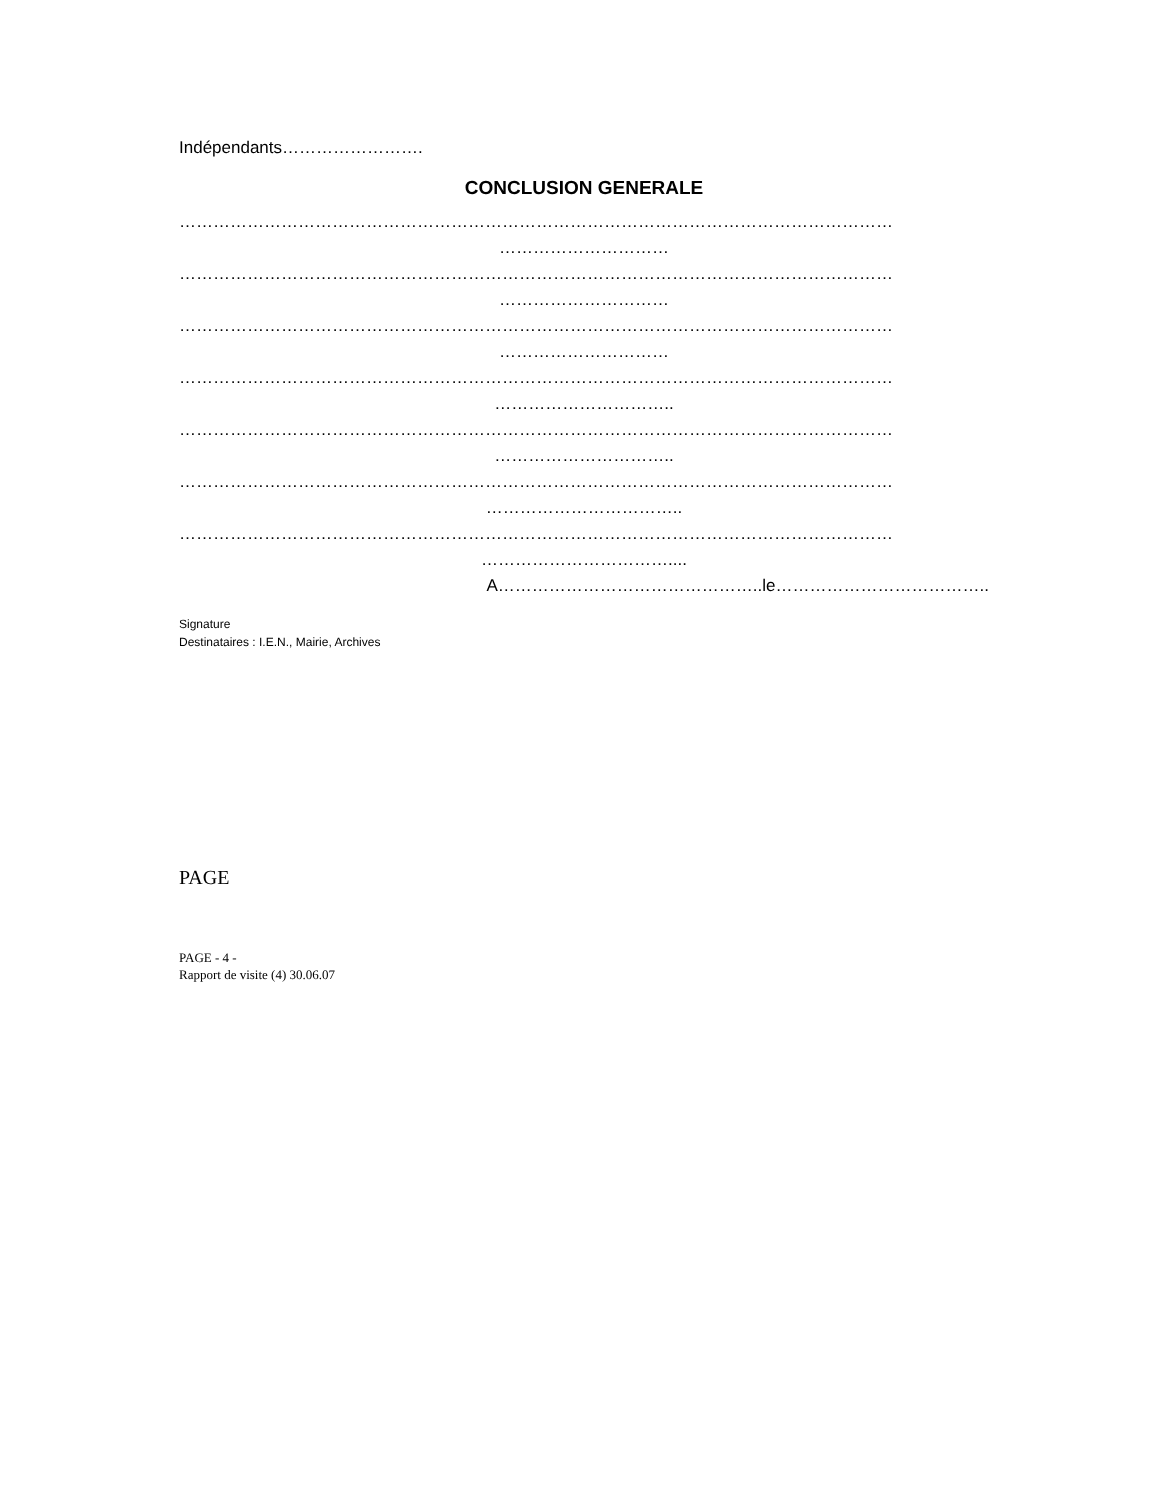Indépendants…………………….
CONCLUSION GENERALE
………………………………………………………………………………………………………………
…………………………
………………………………………………………………………………………………………………
…………………………
………………………………………………………………………………………………………………
…………………………
………………………………………………………………………………………………………………
…………………………..
………………………………………………………………………………………………………………
…………………………..
………………………………………………………………………………………………………………
……………………………..
………………………………………………………………………………………………………………
……………………………....
A………………………………………..le………………………………..
Signature
Destinataires : I.E.N., Mairie, Archives
PAGE
PAGE - 4 -
Rapport de visite (4) 30.06.07